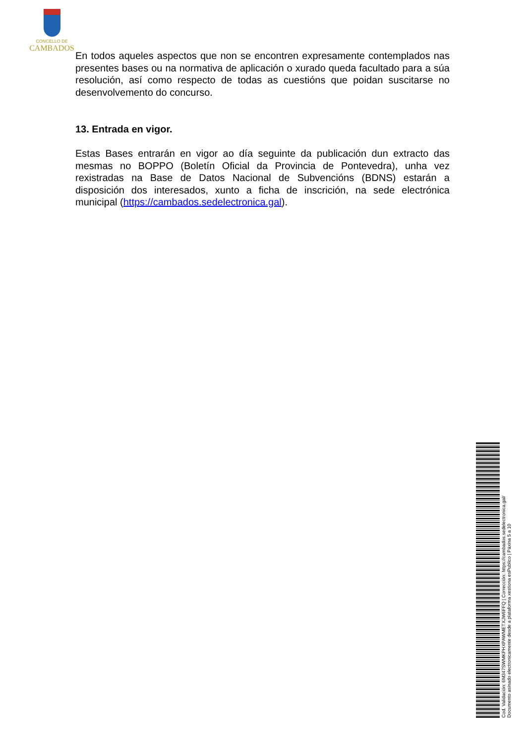CONCELLO DE
CAMBADOS
En todos aqueles aspectos que non se encontren expresamente contemplados nas presentes bases ou na normativa de aplicación o xurado queda facultado para a súa resolución, así como respecto de todas as cuestións que poidan suscitarse no desenvolvemento do concurso.
13. Entrada en vigor.
Estas Bases entrarán en vigor ao día seguinte da publicación dun extracto das mesmas no BOPPO (Boletín Oficial da Provincia de Pontevedra), unha vez rexistradas na Base de Datos Nacional de Subvencións (BDNS) estarán a disposición dos interesados, xunto a ficha de inscrición, na sede electrónica municipal (https://cambados.sedelectronica.gal).
Cod. Validación: 6M347SWMKPHXPAWMETXJW6FFQ | Corrección: https://cambados.sedelectronica.gal/
Documento asinado electronicamente desde a plataforma xestiona esPublico | Páxina 5 a 10